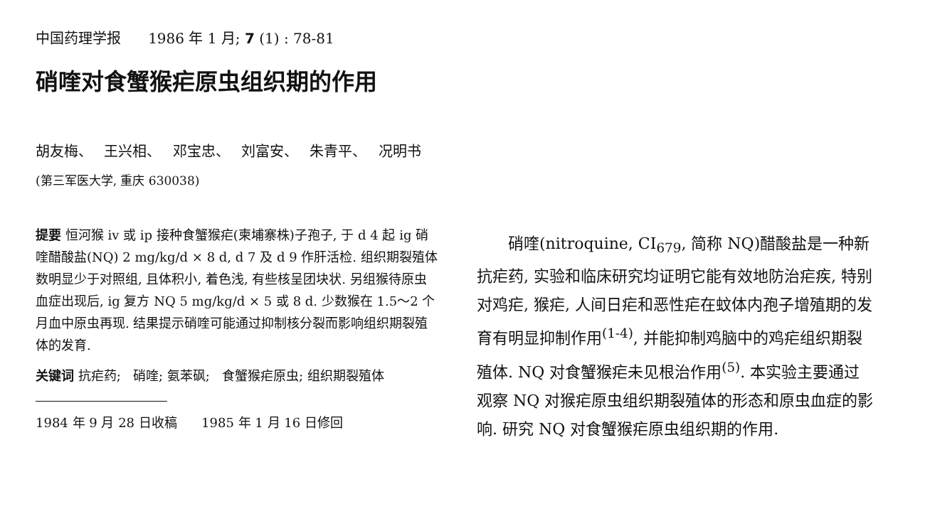中国药理学报 1986 年 1 月; 7 (1) : 78-81
硝喹对食蟹猴疟原虫组织期的作用
胡友梅、 王兴相、 邓宝忠、 刘富安、 朱青平、 况明书
(第三军医大学, 重庆 630038)
提要 恒河猴 iv 或 ip 接种食蟹猴疟(柬埔寨株)子孢子, 于 d 4 起 ig 硝喹醋酸盐(NQ) 2 mg/kg/d × 8 d, d 7 及 d 9 作肝活检. 组织期裂殖体数明显少于对照组, 且体积小, 着色浅, 有些核呈团块状. 另组猴待原虫血症出现后, ig 复方 NQ 5 mg/kg/d × 5 或 8 d. 少数猴在 1.5～2 个月血中原虫再现. 结果提示硝喹可能通过抑制核分裂而影响组织期裂殖体的发育.
关键词 抗疟药; 硝喹; 氨苯砜; 食蟹猴疟原虫; 组织期裂殖体
1984 年 9 月 28 日收稿 1985 年 1 月 16 日修回
硝喹(nitroquine, CI<sub>679</sub>, 简称 NQ)醋酸盐是一种新抗疟药, 实验和临床研究均证明它能有效地防治疟疾, 特别对鸡疟, 猴疟, 人间日疟和恶性疟在蚊体内孢子增殖期的发育有明显抑制作用<sup>(1-4)</sup>, 并能抑制鸡脑中的鸡疟组织期裂殖体. NQ 对食蟹猴疟未见根治作用<sup>(5)</sup>. 本实验主要通过观察 NQ 对猴疟原虫组织期裂殖体的形态和原虫血症的影响. 研究 NQ 对食蟹猴疟原虫组织期的作用.